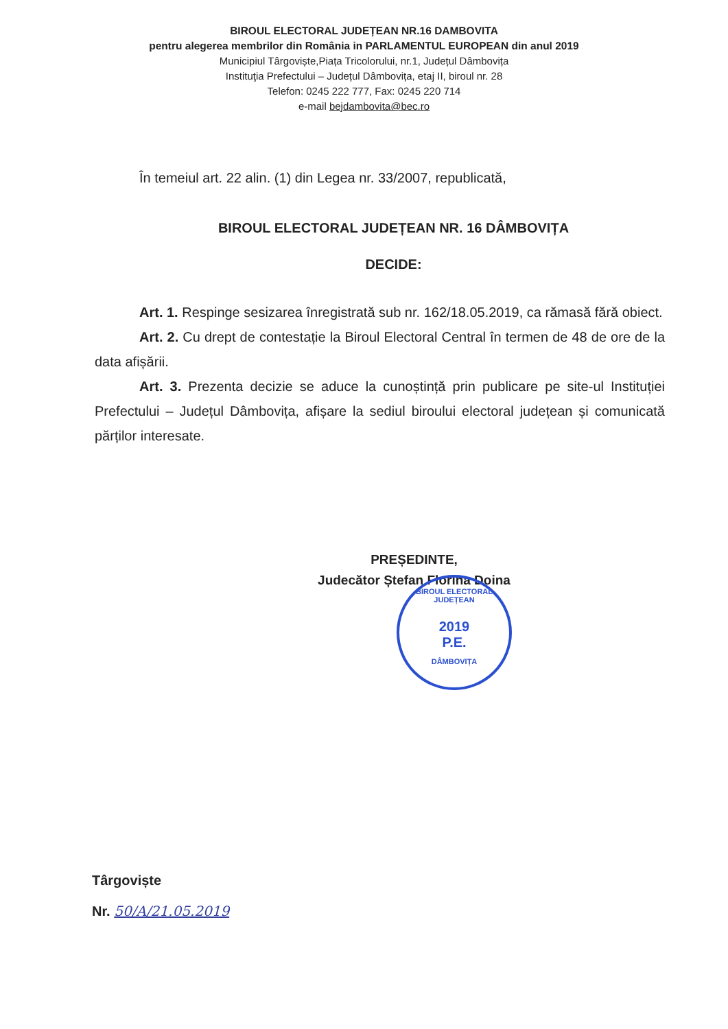BIROUL ELECTORAL JUDEȚEAN NR.16 DAMBOVITA
pentru alegerea membrilor din România in PARLAMENTUL EUROPEAN din anul 2019
Municipiul Târgoviște,Piața Tricolorului, nr.1, Județul Dâmbovița
Instituţia Prefectului – Județul Dâmbovița, etaj II, biroul nr. 28
Telefon: 0245 222 777, Fax: 0245 220 714
e-mail bejdambovita@bec.ro
În temeiul art. 22 alin. (1) din Legea nr. 33/2007, republicată,
BIROUL ELECTORAL JUDEȚEAN NR. 16 DÂMBOVIȚA
DECIDE:
Art. 1. Respinge sesizarea înregistrată sub nr. 162/18.05.2019, ca rămasă fără obiect.
Art. 2. Cu drept de contestație la Biroul Electoral Central în termen de 48 de ore de la data afișării.
Art. 3. Prezenta decizie se aduce la cunoștință prin publicare pe site-ul Instituției Prefectului – Județul Dâmbovița, afișare la sediul biroului electoral județean și comunicată părților interesate.
PREȘEDINTE,
Judecător Ștefan Florina Doina
BIROUL ELECTORAL JUDEȚEAN
2019
P.E.
DÂMBOVIȚA
Târgoviște
Nr. 50/A/21.05.2019